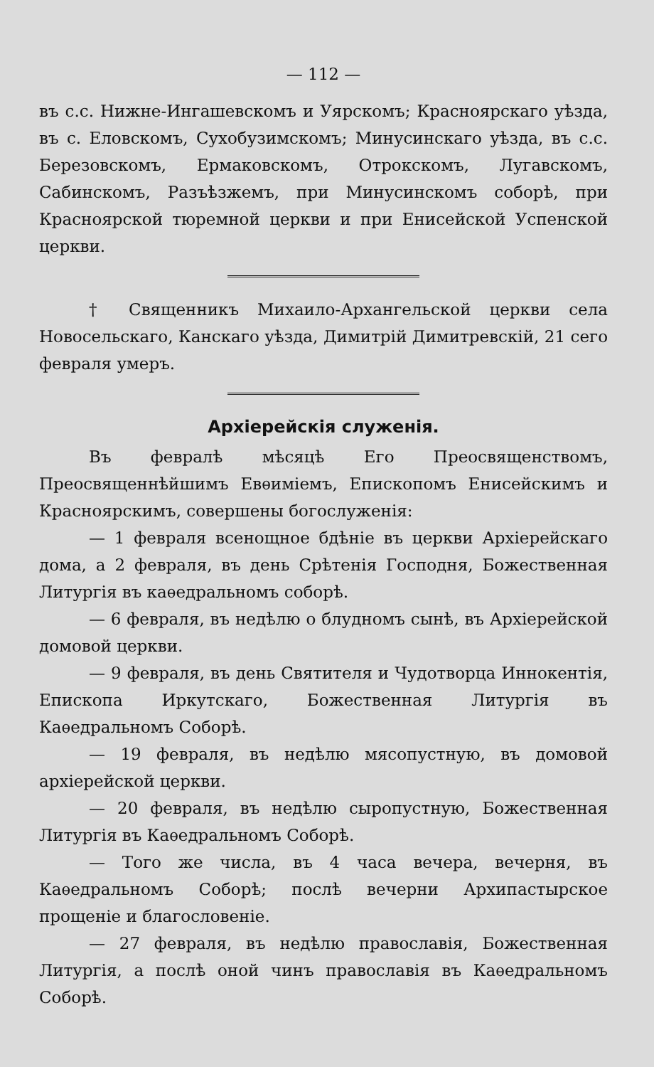— 112 —
въ с.с. Нижне-Ингашевскомъ и Уярскомъ; Красноярскаго уѣзда, въ с. Еловскомъ, Сухобузимскомъ; Минусинскаго уѣзда, въ с.с. Березовскомъ, Ермаковскомъ, Отрокскомъ, Лугавскомъ, Сабинскомъ, Разъѣзжемъ, при Минусинскомъ соборѣ, при Красноярской тюремной церкви и при Енисейской Успенской церкви.
† Священникъ Михаило-Архангельской церкви села Новосельскаго, Канскаго уѣзда, Димитрій Димитревскій, 21 сего февраля умеръ.
Архіерейскія служенія.
Въ февралѣ мѣсяцѣ Его Преосвященствомъ, Преосвященнѣйшимъ Евѳиміемъ, Епископомъ Енисейскимъ и Красноярскимъ, совершены богослуженія:
— 1 февраля всенощное бдѣніе въ церкви Архіерейскаго дома, а 2 февраля, въ день Срѣтенія Господня, Божественная Литургія въ каѳедральномъ соборѣ.
— 6 февраля, въ недѣлю о блудномъ сынѣ, въ Архіерейской домовой церкви.
— 9 февраля, въ день Святителя и Чудотворца Иннокентія, Епископа Иркутскаго, Божественная Литургія въ Каѳедральномъ Соборѣ.
— 19 февраля, въ недѣлю мясопустную, въ домовой архіерейской церкви.
— 20 февраля, въ недѣлю сыропустную, Божественная Литургія въ Каѳедральномъ Соборѣ.
— Того же числа, въ 4 часа вечера, вечерня, въ Каѳедральномъ Соборѣ; послѣ вечерни Архипастырское прощеніе и благословеніе.
— 27 февраля, въ недѣлю православія, Божественная Литургія, а послѣ оной чинъ православія въ Каѳедральномъ Соборѣ.